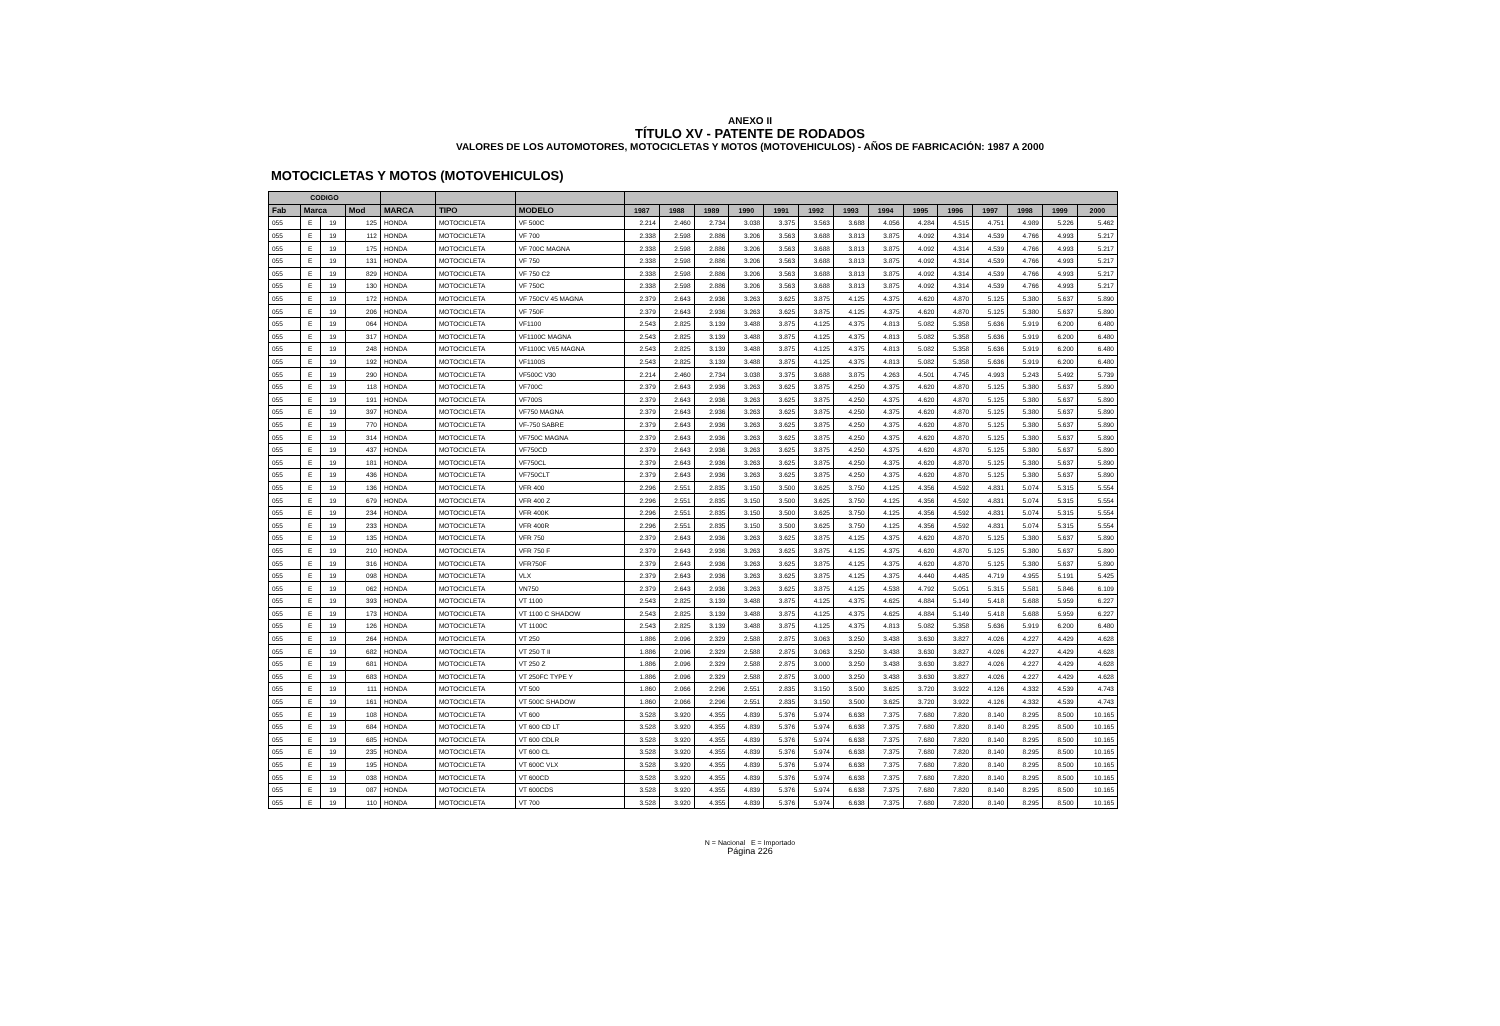ANEXO II
TÍTULO XV - PATENTE DE RODADOS
VALORES DE LOS AUTOMOTORES, MOTOCICLETAS Y MOTOS (MOTOVEHICULOS) - AÑOS DE FABRICACIÓN: 1987 A 2000
MOTOCICLETAS Y MOTOS (MOTOVEHICULOS)
| CODIGO | | | | | | | | | | | | | | | | | | | | |
| --- | --- | --- | --- | --- | --- | --- | --- | --- | --- | --- | --- | --- | --- | --- | --- | --- | --- | --- | --- | --- |
| Fab | Marca | | Mod | MARCA | TIPO | MODELO | 1987 | 1988 | 1989 | 1990 | 1991 | 1992 | 1993 | 1994 | 1995 | 1996 | 1997 | 1998 | 1999 | 2000 |
| 055 | E | 19 | 125 | HONDA | MOTOCICLETA | VF 500C | 2.214 | 2.460 | 2.734 | 3.038 | 3.375 | 3.563 | 3.688 | 4.056 | 4.284 | 4.515 | 4.751 | 4.989 | 5.226 | 5.462 |
| 055 | E | 19 | 112 | HONDA | MOTOCICLETA | VF 700 | 2.338 | 2.598 | 2.886 | 3.206 | 3.563 | 3.688 | 3.813 | 3.875 | 4.092 | 4.314 | 4.539 | 4.766 | 4.993 | 5.217 |
| 055 | E | 19 | 175 | HONDA | MOTOCICLETA | VF 700C MAGNA | 2.338 | 2.598 | 2.886 | 3.206 | 3.563 | 3.688 | 3.813 | 3.875 | 4.092 | 4.314 | 4.539 | 4.766 | 4.993 | 5.217 |
| 055 | E | 19 | 131 | HONDA | MOTOCICLETA | VF 750 | 2.338 | 2.598 | 2.886 | 3.206 | 3.563 | 3.688 | 3.813 | 3.875 | 4.092 | 4.314 | 4.539 | 4.766 | 4.993 | 5.217 |
| 055 | E | 19 | 829 | HONDA | MOTOCICLETA | VF 750 C2 | 2.338 | 2.598 | 2.886 | 3.206 | 3.563 | 3.688 | 3.813 | 3.875 | 4.092 | 4.314 | 4.539 | 4.766 | 4.993 | 5.217 |
| 055 | E | 19 | 130 | HONDA | MOTOCICLETA | VF 750C | 2.338 | 2.598 | 2.886 | 3.206 | 3.563 | 3.688 | 3.813 | 3.875 | 4.092 | 4.314 | 4.539 | 4.766 | 4.993 | 5.217 |
| 055 | E | 19 | 172 | HONDA | MOTOCICLETA | VF 750CV 45 MAGNA | 2.379 | 2.643 | 2.936 | 3.263 | 3.625 | 3.875 | 4.125 | 4.375 | 4.620 | 4.870 | 5.125 | 5.380 | 5.637 | 5.890 |
| 055 | E | 19 | 206 | HONDA | MOTOCICLETA | VF 750F | 2.379 | 2.643 | 2.936 | 3.263 | 3.625 | 3.875 | 4.125 | 4.375 | 4.620 | 4.870 | 5.125 | 5.380 | 5.637 | 5.890 |
| 055 | E | 19 | 064 | HONDA | MOTOCICLETA | VF1100 | 2.543 | 2.825 | 3.139 | 3.488 | 3.875 | 4.125 | 4.375 | 4.813 | 5.082 | 5.358 | 5.636 | 5.919 | 6.200 | 6.480 |
| 055 | E | 19 | 317 | HONDA | MOTOCICLETA | VF1100C MAGNA | 2.543 | 2.825 | 3.139 | 3.488 | 3.875 | 4.125 | 4.375 | 4.813 | 5.082 | 5.358 | 5.636 | 5.919 | 6.200 | 6.480 |
| 055 | E | 19 | 248 | HONDA | MOTOCICLETA | VF1100C V65 MAGNA | 2.543 | 2.825 | 3.139 | 3.488 | 3.875 | 4.125 | 4.375 | 4.813 | 5.082 | 5.358 | 5.636 | 5.919 | 6.200 | 6.480 |
| 055 | E | 19 | 192 | HONDA | MOTOCICLETA | VF1100S | 2.543 | 2.825 | 3.139 | 3.488 | 3.875 | 4.125 | 4.375 | 4.813 | 5.082 | 5.358 | 5.636 | 5.919 | 6.200 | 6.480 |
| 055 | E | 19 | 290 | HONDA | MOTOCICLETA | VF500C V30 | 2.214 | 2.460 | 2.734 | 3.038 | 3.375 | 3.688 | 3.875 | 4.263 | 4.501 | 4.745 | 4.993 | 5.243 | 5.492 | 5.739 |
| 055 | E | 19 | 118 | HONDA | MOTOCICLETA | VF700C | 2.379 | 2.643 | 2.936 | 3.263 | 3.625 | 3.875 | 4.250 | 4.375 | 4.620 | 4.870 | 5.125 | 5.380 | 5.637 | 5.890 |
| 055 | E | 19 | 191 | HONDA | MOTOCICLETA | VF700S | 2.379 | 2.643 | 2.936 | 3.263 | 3.625 | 3.875 | 4.250 | 4.375 | 4.620 | 4.870 | 5.125 | 5.380 | 5.637 | 5.890 |
| 055 | E | 19 | 397 | HONDA | MOTOCICLETA | VF750 MAGNA | 2.379 | 2.643 | 2.936 | 3.263 | 3.625 | 3.875 | 4.250 | 4.375 | 4.620 | 4.870 | 5.125 | 5.380 | 5.637 | 5.890 |
| 055 | E | 19 | 770 | HONDA | MOTOCICLETA | VF-750 SABRE | 2.379 | 2.643 | 2.936 | 3.263 | 3.625 | 3.875 | 4.250 | 4.375 | 4.620 | 4.870 | 5.125 | 5.380 | 5.637 | 5.890 |
| 055 | E | 19 | 314 | HONDA | MOTOCICLETA | VF750C MAGNA | 2.379 | 2.643 | 2.936 | 3.263 | 3.625 | 3.875 | 4.250 | 4.375 | 4.620 | 4.870 | 5.125 | 5.380 | 5.637 | 5.890 |
| 055 | E | 19 | 437 | HONDA | MOTOCICLETA | VF750CD | 2.379 | 2.643 | 2.936 | 3.263 | 3.625 | 3.875 | 4.250 | 4.375 | 4.620 | 4.870 | 5.125 | 5.380 | 5.637 | 5.890 |
| 055 | E | 19 | 181 | HONDA | MOTOCICLETA | VF750CL | 2.379 | 2.643 | 2.936 | 3.263 | 3.625 | 3.875 | 4.250 | 4.375 | 4.620 | 4.870 | 5.125 | 5.380 | 5.637 | 5.890 |
| 055 | E | 19 | 436 | HONDA | MOTOCICLETA | VF750CLT | 2.379 | 2.643 | 2.936 | 3.263 | 3.625 | 3.875 | 4.250 | 4.375 | 4.620 | 4.870 | 5.125 | 5.380 | 5.637 | 5.890 |
| 055 | E | 19 | 136 | HONDA | MOTOCICLETA | VFR 400 | 2.296 | 2.551 | 2.835 | 3.150 | 3.500 | 3.625 | 3.750 | 4.125 | 4.356 | 4.592 | 4.831 | 5.074 | 5.315 | 5.554 |
| 055 | E | 19 | 679 | HONDA | MOTOCICLETA | VFR 400 Z | 2.296 | 2.551 | 2.835 | 3.150 | 3.500 | 3.625 | 3.750 | 4.125 | 4.356 | 4.592 | 4.831 | 5.074 | 5.315 | 5.554 |
| 055 | E | 19 | 234 | HONDA | MOTOCICLETA | VFR 400K | 2.296 | 2.551 | 2.835 | 3.150 | 3.500 | 3.625 | 3.750 | 4.125 | 4.356 | 4.592 | 4.831 | 5.074 | 5.315 | 5.554 |
| 055 | E | 19 | 233 | HONDA | MOTOCICLETA | VFR 400R | 2.296 | 2.551 | 2.835 | 3.150 | 3.500 | 3.625 | 3.750 | 4.125 | 4.356 | 4.592 | 4.831 | 5.074 | 5.315 | 5.554 |
| 055 | E | 19 | 135 | HONDA | MOTOCICLETA | VFR 750 | 2.379 | 2.643 | 2.936 | 3.263 | 3.625 | 3.875 | 4.125 | 4.375 | 4.620 | 4.870 | 5.125 | 5.380 | 5.637 | 5.890 |
| 055 | E | 19 | 210 | HONDA | MOTOCICLETA | VFR 750 F | 2.379 | 2.643 | 2.936 | 3.263 | 3.625 | 3.875 | 4.125 | 4.375 | 4.620 | 4.870 | 5.125 | 5.380 | 5.637 | 5.890 |
| 055 | E | 19 | 316 | HONDA | MOTOCICLETA | VFR750F | 2.379 | 2.643 | 2.936 | 3.263 | 3.625 | 3.875 | 4.125 | 4.375 | 4.620 | 4.870 | 5.125 | 5.380 | 5.637 | 5.890 |
| 055 | E | 19 | 098 | HONDA | MOTOCICLETA | VLX | 2.379 | 2.643 | 2.936 | 3.263 | 3.625 | 3.875 | 4.125 | 4.375 | 4.440 | 4.485 | 4.719 | 4.955 | 5.191 | 5.425 |
| 055 | E | 19 | 062 | HONDA | MOTOCICLETA | VN750 | 2.379 | 2.643 | 2.936 | 3.263 | 3.625 | 3.875 | 4.125 | 4.538 | 4.792 | 5.051 | 5.315 | 5.581 | 5.846 | 6.109 |
| 055 | E | 19 | 393 | HONDA | MOTOCICLETA | VT 1100 | 2.543 | 2.825 | 3.139 | 3.488 | 3.875 | 4.125 | 4.375 | 4.625 | 4.884 | 5.149 | 5.418 | 5.688 | 5.959 | 6.227 |
| 055 | E | 19 | 173 | HONDA | MOTOCICLETA | VT 1100 C SHADOW | 2.543 | 2.825 | 3.139 | 3.488 | 3.875 | 4.125 | 4.375 | 4.625 | 4.884 | 5.149 | 5.418 | 5.688 | 5.959 | 6.227 |
| 055 | E | 19 | 126 | HONDA | MOTOCICLETA | VT 1100C | 2.543 | 2.825 | 3.139 | 3.488 | 3.875 | 4.125 | 4.375 | 4.813 | 5.082 | 5.358 | 5.636 | 5.919 | 6.200 | 6.480 |
| 055 | E | 19 | 264 | HONDA | MOTOCICLETA | VT 250 | 1.886 | 2.096 | 2.329 | 2.588 | 2.875 | 3.063 | 3.250 | 3.438 | 3.630 | 3.827 | 4.026 | 4.227 | 4.429 | 4.628 |
| 055 | E | 19 | 682 | HONDA | MOTOCICLETA | VT 250 T II | 1.886 | 2.096 | 2.329 | 2.588 | 2.875 | 3.063 | 3.250 | 3.438 | 3.630 | 3.827 | 4.026 | 4.227 | 4.429 | 4.628 |
| 055 | E | 19 | 681 | HONDA | MOTOCICLETA | VT 250 Z | 1.886 | 2.096 | 2.329 | 2.588 | 2.875 | 3.000 | 3.250 | 3.438 | 3.630 | 3.827 | 4.026 | 4.227 | 4.429 | 4.628 |
| 055 | E | 19 | 683 | HONDA | MOTOCICLETA | VT 250FC TYPE Y | 1.886 | 2.096 | 2.329 | 2.588 | 2.875 | 3.000 | 3.250 | 3.438 | 3.630 | 3.827 | 4.026 | 4.227 | 4.429 | 4.628 |
| 055 | E | 19 | 111 | HONDA | MOTOCICLETA | VT 500 | 1.860 | 2.066 | 2.296 | 2.551 | 2.835 | 3.150 | 3.500 | 3.625 | 3.720 | 3.922 | 4.126 | 4.332 | 4.539 | 4.743 |
| 055 | E | 19 | 161 | HONDA | MOTOCICLETA | VT 500C SHADOW | 1.860 | 2.066 | 2.296 | 2.551 | 2.835 | 3.150 | 3.500 | 3.625 | 3.720 | 3.922 | 4.126 | 4.332 | 4.539 | 4.743 |
| 055 | E | 19 | 108 | HONDA | MOTOCICLETA | VT 600 | 3.528 | 3.920 | 4.355 | 4.839 | 5.376 | 5.974 | 6.638 | 7.375 | 7.680 | 7.820 | 8.140 | 8.295 | 8.500 | 10.165 |
| 055 | E | 19 | 684 | HONDA | MOTOCICLETA | VT 600 CD LT | 3.528 | 3.920 | 4.355 | 4.839 | 5.376 | 5.974 | 6.638 | 7.375 | 7.680 | 7.820 | 8.140 | 8.295 | 8.500 | 10.165 |
| 055 | E | 19 | 685 | HONDA | MOTOCICLETA | VT 600 CDLR | 3.528 | 3.920 | 4.355 | 4.839 | 5.376 | 5.974 | 6.638 | 7.375 | 7.680 | 7.820 | 8.140 | 8.295 | 8.500 | 10.165 |
| 055 | E | 19 | 235 | HONDA | MOTOCICLETA | VT 600 CL | 3.528 | 3.920 | 4.355 | 4.839 | 5.376 | 5.974 | 6.638 | 7.375 | 7.680 | 7.820 | 8.140 | 8.295 | 8.500 | 10.165 |
| 055 | E | 19 | 195 | HONDA | MOTOCICLETA | VT 600C VLX | 3.528 | 3.920 | 4.355 | 4.839 | 5.376 | 5.974 | 6.638 | 7.375 | 7.680 | 7.820 | 8.140 | 8.295 | 8.500 | 10.165 |
| 055 | E | 19 | 038 | HONDA | MOTOCICLETA | VT 600CD | 3.528 | 3.920 | 4.355 | 4.839 | 5.376 | 5.974 | 6.638 | 7.375 | 7.680 | 7.820 | 8.140 | 8.295 | 8.500 | 10.165 |
| 055 | E | 19 | 087 | HONDA | MOTOCICLETA | VT 600CDS | 3.528 | 3.920 | 4.355 | 4.839 | 5.376 | 5.974 | 6.638 | 7.375 | 7.680 | 7.820 | 8.140 | 8.295 | 8.500 | 10.165 |
| 055 | E | 19 | 110 | HONDA | MOTOCICLETA | VT 700 | 3.528 | 3.920 | 4.355 | 4.839 | 5.376 | 5.974 | 6.638 | 7.375 | 7.680 | 7.820 | 8.140 | 8.295 | 8.500 | 10.165 |
N = Nacional E = Importado
Página 226